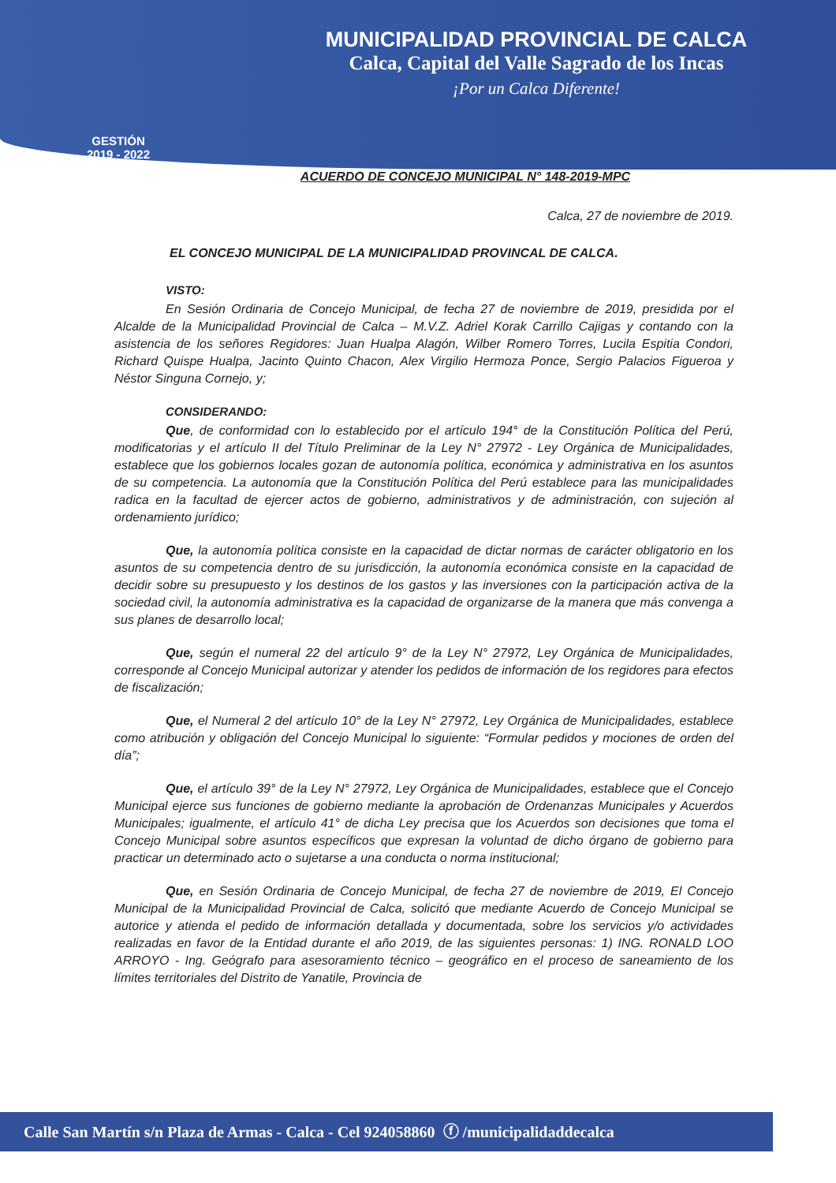GESTIÓN
2019 - 2022
MUNICIPALIDAD PROVINCIAL DE CALCA
Calca, Capital del Valle Sagrado de los Incas
¡Por un Calca Diferente!
ACUERDO DE CONCEJO MUNICIPAL N° 148-2019-MPC
Calca, 27 de noviembre de 2019.
EL CONCEJO MUNICIPAL DE LA MUNICIPALIDAD PROVINCAL DE CALCA.
VISTO:
En Sesión Ordinaria de Concejo Municipal, de fecha 27 de noviembre de 2019, presidida por el Alcalde de la Municipalidad Provincial de Calca – M.V.Z. Adriel Korak Carrillo Cajigas y contando con la asistencia de los señores Regidores: Juan Hualpa Alagón, Wilber Romero Torres, Lucila Espitia Condori, Richard Quispe Hualpa, Jacinto Quinto Chacon, Alex Virgilio Hermoza Ponce, Sergio Palacios Figueroa y Néstor Singuna Cornejo, y;
CONSIDERANDO:
Que, de conformidad con lo establecido por el artículo 194° de la Constitución Política del Perú, modificatorias y el artículo II del Título Preliminar de la Ley N° 27972 - Ley Orgánica de Municipalidades, establece que los gobiernos locales gozan de autonomía política, económica y administrativa en los asuntos de su competencia. La autonomía que la Constitución Política del Perú establece para las municipalidades radica en la facultad de ejercer actos de gobierno, administrativos y de administración, con sujeción al ordenamiento jurídico;
Que, la autonomía política consiste en la capacidad de dictar normas de carácter obligatorio en los asuntos de su competencia dentro de su jurisdicción, la autonomía económica consiste en la capacidad de decidir sobre su presupuesto y los destinos de los gastos y las inversiones con la participación activa de la sociedad civil, la autonomía administrativa es la capacidad de organizarse de la manera que más convenga a sus planes de desarrollo local;
Que, según el numeral 22 del artículo 9° de la Ley N° 27972, Ley Orgánica de Municipalidades, corresponde al Concejo Municipal autorizar y atender los pedidos de información de los regidores para efectos de fiscalización;
Que, el Numeral 2 del artículo 10° de la Ley N° 27972, Ley Orgánica de Municipalidades, establece como atribución y obligación del Concejo Municipal lo siguiente: “Formular pedidos y mociones de orden del día”;
Que, el artículo 39° de la Ley N° 27972, Ley Orgánica de Municipalidades, establece que el Concejo Municipal ejerce sus funciones de gobierno mediante la aprobación de Ordenanzas Municipales y Acuerdos Municipales; igualmente, el artículo 41° de dicha Ley precisa que los Acuerdos son decisiones que toma el Concejo Municipal sobre asuntos específicos que expresan la voluntad de dicho órgano de gobierno para practicar un determinado acto o sujetarse a una conducta o norma institucional;
Que, en Sesión Ordinaria de Concejo Municipal, de fecha 27 de noviembre de 2019, El Concejo Municipal de la Municipalidad Provincial de Calca, solicitó que mediante Acuerdo de Concejo Municipal se autorice y atienda el pedido de información detallada y documentada, sobre los servicios y/o actividades realizadas en favor de la Entidad durante el año 2019, de las siguientes personas: 1) ING. RONALD LOO ARROYO - Ing. Geógrafo para asesoramiento técnico – geográfico en el proceso de saneamiento de los límites territoriales del Distrito de Yanatile, Provincia de
Calle San Martín s/n Plaza de Armas - Calca - Cel 924058860 ⓕ /municipalidaddecalca